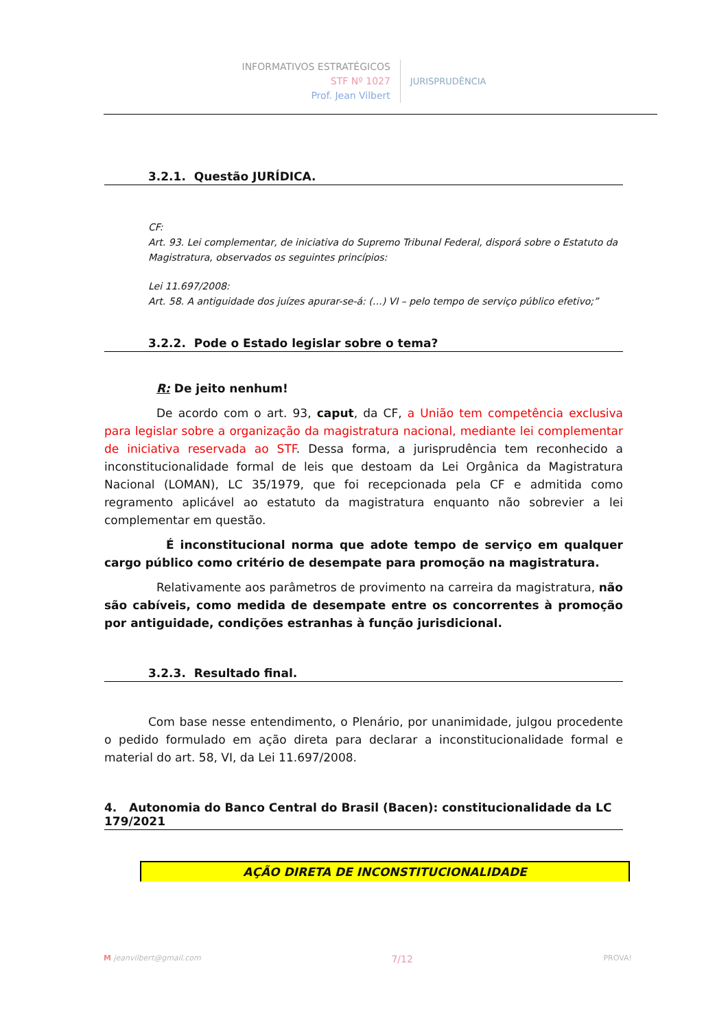INFORMATIVOS ESTRATÉGICOS
STF Nº 1027
Prof. Jean Vilbert
JURISPRUDÊNCIA
3.2.1. Questão JURÍDICA.
CF:
Art. 93. Lei complementar, de iniciativa do Supremo Tribunal Federal, disporá sobre o Estatuto da Magistratura, observados os seguintes princípios:
Lei 11.697/2008:
Art. 58. A antiguidade dos juízes apurar-se-á: (…) VI – pelo tempo de serviço público efetivo;”
3.2.2. Pode o Estado legislar sobre o tema?
R: De jeito nenhum!
De acordo com o art. 93, caput, da CF, a União tem competência exclusiva para legislar sobre a organização da magistratura nacional, mediante lei complementar de iniciativa reservada ao STF. Dessa forma, a jurisprudência tem reconhecido a inconstitucionalidade formal de leis que destoam da Lei Orgânica da Magistratura Nacional (LOMAN), LC 35/1979, que foi recepcionada pela CF e admitida como regramento aplicável ao estatuto da magistratura enquanto não sobrevier a lei complementar em questão.
É inconstitucional norma que adote tempo de serviço em qualquer cargo público como critério de desempate para promoção na magistratura.
Relativamente aos parâmetros de provimento na carreira da magistratura, não são cabíveis, como medida de desempate entre os concorrentes à promoção por antiguidade, condições estranhas à função jurisdicional.
3.2.3. Resultado final.
Com base nesse entendimento, o Plenário, por unanimidade, julgou procedente o pedido formulado em ação direta para declarar a inconstitucionalidade formal e material do art. 58, VI, da Lei 11.697/2008.
4. Autonomia do Banco Central do Brasil (Bacen): constitucionalidade da LC 179/2021
AÇÃO DIRETA DE INCONSTITUCIONALIDADE
M jeanvilbert@gmail.com 7/12 PROVA!